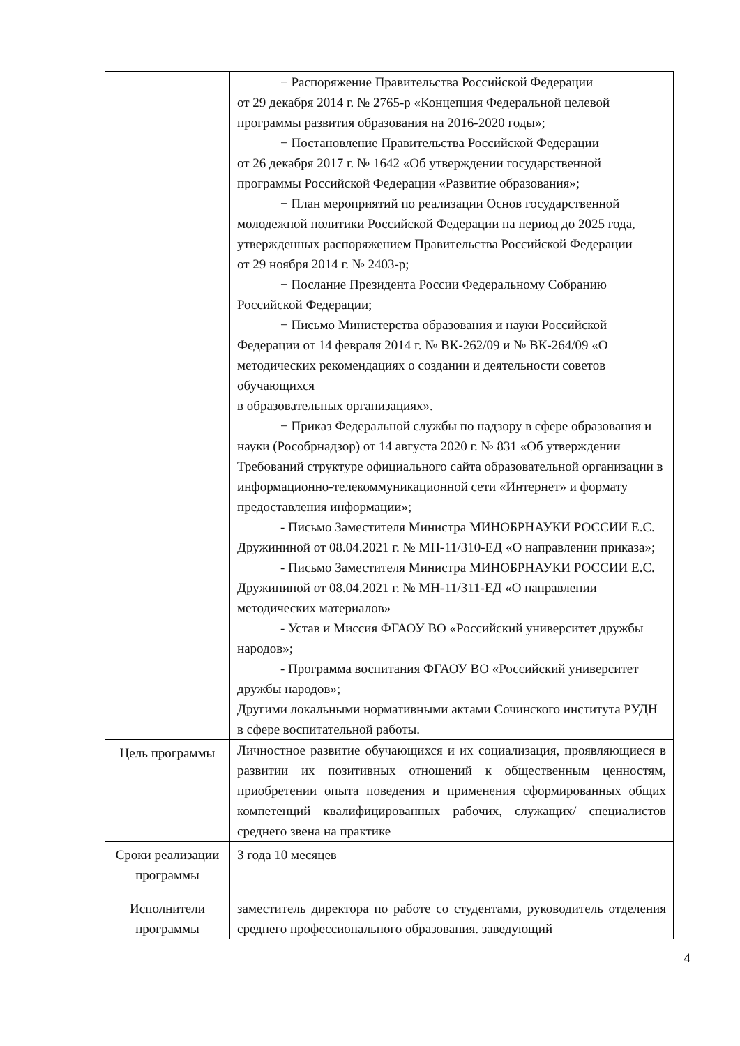| | − Распоряжение Правительства Российской Федерации от 29 декабря 2014 г. № 2765-р «Концепция Федеральной целевой программы развития образования на 2016-2020 годы»; − Постановление Правительства Российской Федерации от 26 декабря 2017 г. № 1642 «Об утверждении государственной программы Российской Федерации «Развитие образования»; − План мероприятий по реализации Основ государственной молодежной политики Российской Федерации на период до 2025 года, утвержденных распоряжением Правительства Российской Федерации от 29 ноября 2014 г. № 2403-р; − Послание Президента России Федеральному Собранию Российской Федерации; − Письмо Министерства образования и науки Российской Федерации от 14 февраля 2014 г. № ВК-262/09 и № ВК-264/09 «О методических рекомендациях о создании и деятельности советов обучающихся в образовательных организациях». − Приказ Федеральной службы по надзору в сфере образования и науки (Рособрнадзор) от 14 августа 2020 г. № 831 «Об утверждении Требований структуре официального сайта образовательной организации в информационно-телекоммуникационной сети «Интернет» и формату предоставления информации»; - Письмо Заместителя Министра МИНОБРНАУКИ РОССИИ Е.С. Дружининой от 08.04.2021 г. № МН-11/310-ЕД «О направлении приказа»; - Письмо Заместителя Министра МИНОБРНАУКИ РОССИИ Е.С. Дружининой от 08.04.2021 г. № МН-11/311-ЕД «О направлении методических материалов» - Устав и Миссия ФГАОУ ВО «Российский университет дружбы народов»; - Программа воспитания ФГАОУ ВО «Российский университет дружбы народов»; Другими локальными нормативными актами Сочинского института РУДН в сфере воспитательной работы. |
| Цель программы | Личностное развитие обучающихся и их социализация, проявляющиеся в развитии их позитивных отношений к общественным ценностям, приобретении опыта поведения и применения сформированных общих компетенций квалифицированных рабочих, служащих/ специалистов среднего звена на практике |
| Сроки реализации программы | 3 года 10 месяцев |
| Исполнители программы | заместитель директора по работе со студентами, руководитель отделения среднего профессионального образования. заведующий |
4